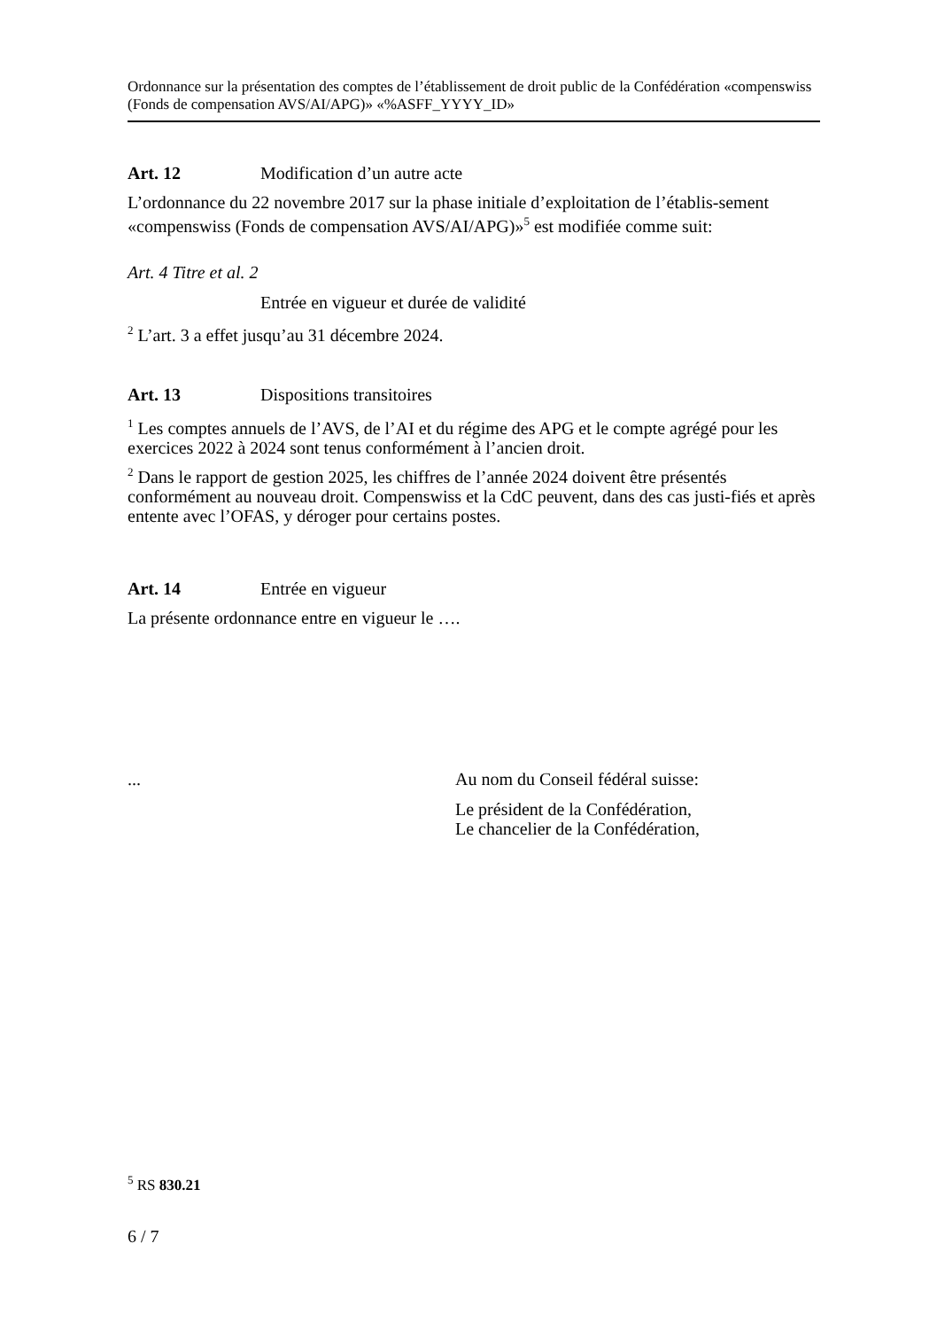Ordonnance sur la présentation des comptes de l’établissement de droit public de la Confédération «compenswiss (Fonds de compensation AVS/AI/APG)» «%ASFF_YYYY_ID»
Art. 12 Modification d’un autre acte
L’ordonnance du 22 novembre 2017 sur la phase initiale d’exploitation de l’établis-sement «compenswiss (Fonds de compensation AVS/AI/APG)»<sup>5</sup> est modifiée comme suit:
Art. 4 Titre et al. 2
Entrée en vigueur et durée de validité
<sup>2</sup> L’art. 3 a effet jusqu’au 31 décembre 2024.
Art. 13 Dispositions transitoires
<sup>1</sup> Les comptes annuels de l’AVS, de l’AI et du régime des APG et le compte agrégé pour les exercices 2022 à 2024 sont tenus conformément à l’ancien droit.
<sup>2</sup> Dans le rapport de gestion 2025, les chiffres de l’année 2024 doivent être présentés conformément au nouveau droit. Compenswiss et la CdC peuvent, dans des cas justi-fiés et après entente avec l’OFAS, y déroger pour certains postes.
Art. 14 Entrée en vigueur
La présente ordonnance entre en vigueur le ….
... Au nom du Conseil fédéral suisse:
Le président de la Confédération,
Le chancelier de la Confédération,
<sup>5</sup> RS 830.21
6 / 7